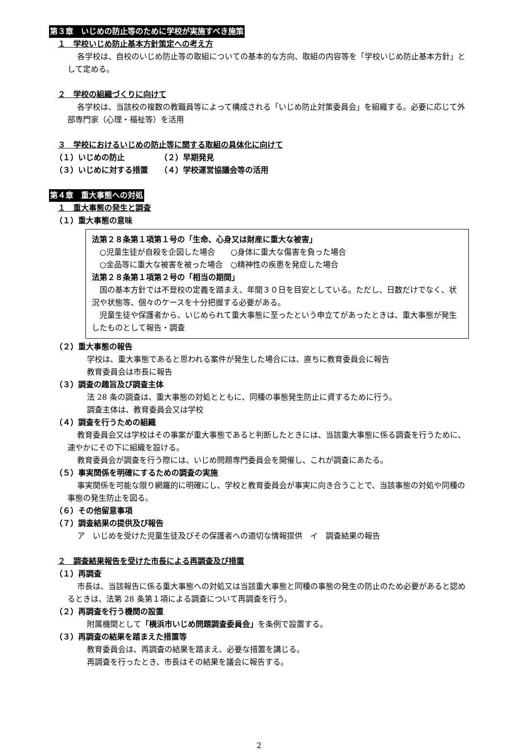第３章　いじめの防止等のために学校が実施すべき施策
１　学校いじめ防止基本方針策定への考え方
各学校は、自校のいじめ防止等の取組についての基本的な方向、取組の内容等を「学校いじめ防止基本方針」として定める。
２　学校の組織づくりに向けて
各学校は、当該校の複数の教職員等によって構成される「いじめ防止対策委員会」を組織する。必要に応じて外部専門家（心理・福祉等）を活用
３　学校におけるいじめの防止等に関する取組の具体化に向けて
（１）いじめの防止　　　　　（２）早期発見
（３）いじめに対する措置　　（４）学校運営協議会等の活用
第４章　重大事態への対処
１　重大事態の発生と調査
（１）重大事態の意味
法第２８条第１項第１号の「生命、心身又は財産に重大な被害」
　○児童生徒が自殺を企図した場合　　○身体に重大な傷害を負った場合
　○金品等に重大な被害を被った場合　○精神性の疾患を発症した場合
法第２８条第１項第２号の「相当の期間」
　国の基本方針では不登校の定義を踏まえ、年間３０日を目安としている。ただし、日数だけでなく、状況や状態等、個々のケースを十分把握する必要がある。
　児童生徒や保護者から、いじめられて重大事態に至ったという申立てがあったときは、重大事態が発生したものとして報告・調査
（２）重大事態の報告
学校は、重大事態であると思われる案件が発生した場合には、直ちに教育委員会に報告
教育委員会は市長に報告
（３）調査の趣旨及び調査主体
法 28 条の調査は、重大事態の対処とともに、同種の事態発生防止に資するために行う。
調査主体は、教育委員会又は学校
（４）調査を行うための組織
教育委員会又は学校はその事案が重大事態であると判断したときには、当該重大事態に係る調査を行うために、速やかにその下に組織を設ける。
教育委員会が調査を行う際には、いじめ問題専門委員会を開催し、これが調査にあたる。
（５）事実関係を明確にするための調査の実施
事実関係を可能な限り網羅的に明確にし、学校と教育委員会が事実に向き合うことで、当該事態の対処や同種の事態の発生防止を図る。
（６）その他留意事項
（７）調査結果の提供及び報告
ア　いじめを受けた児童生徒及びその保護者への適切な情報提供　イ　調査結果の報告
２　調査結果報告を受けた市長による再調査及び措置
（１）再調査
市長は、当該報告に係る重大事態への対処又は当該重大事態と同種の事態の発生の防止のため必要があると認めるときは、法第 28 条第１項による調査について再調査を行う。
（２）再調査を行う機関の設置
附属機関として「横浜市いじめ問題調査委員会」を条例で設置する。
（３）再調査の結果を踏まえた措置等
教育委員会は、再調査の結果を踏まえ、必要な措置を講じる。
再調査を行ったとき、市長はその結果を議会に報告する。
2